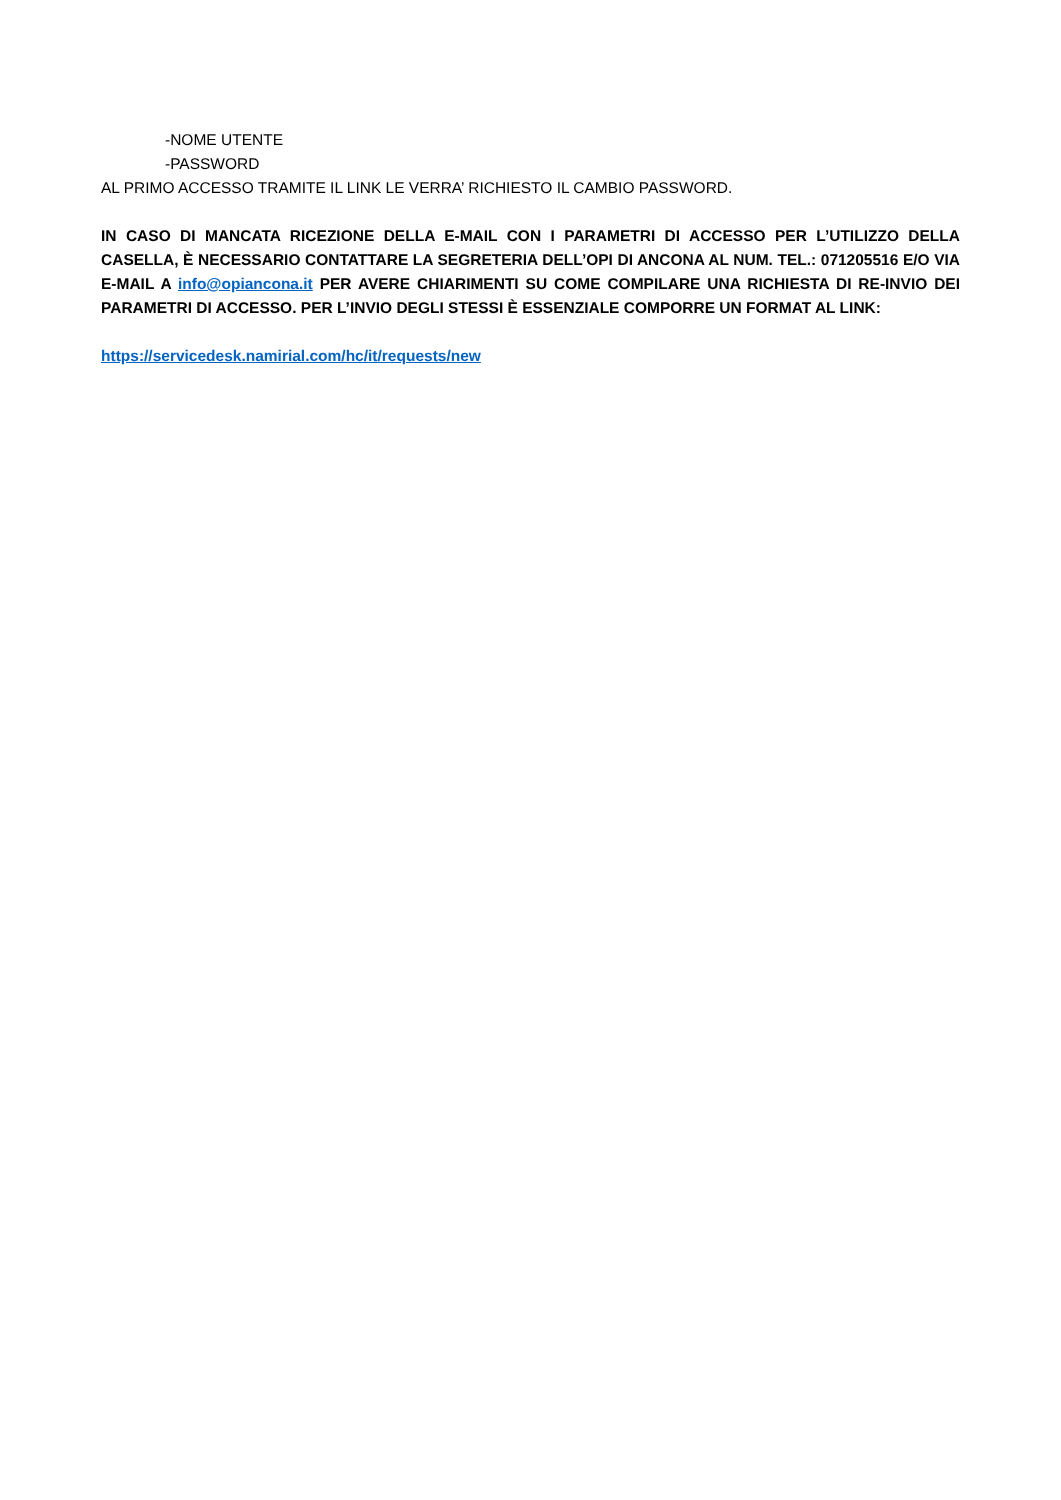-NOME UTENTE
-PASSWORD
AL PRIMO ACCESSO TRAMITE IL LINK LE VERRA’ RICHIESTO IL CAMBIO PASSWORD.
IN CASO DI MANCATA RICEZIONE DELLA E-MAIL CON I PARAMETRI DI ACCESSO PER L’UTILIZZO DELLA CASELLA, È NECESSARIO CONTATTARE LA SEGRETERIA DELL’OPI DI ANCONA AL NUM. TEL.: 071205516 E/O VIA E-MAIL A info@opiancona.it PER AVERE CHIARIMENTI SU COME COMPILARE UNA RICHIESTA DI RE-INVIO DEI PARAMETRI DI ACCESSO. PER L’INVIO DEGLI STESSI È ESSENZIALE COMPORRE UN FORMAT AL LINK:
https://servicedesk.namirial.com/hc/it/requests/new